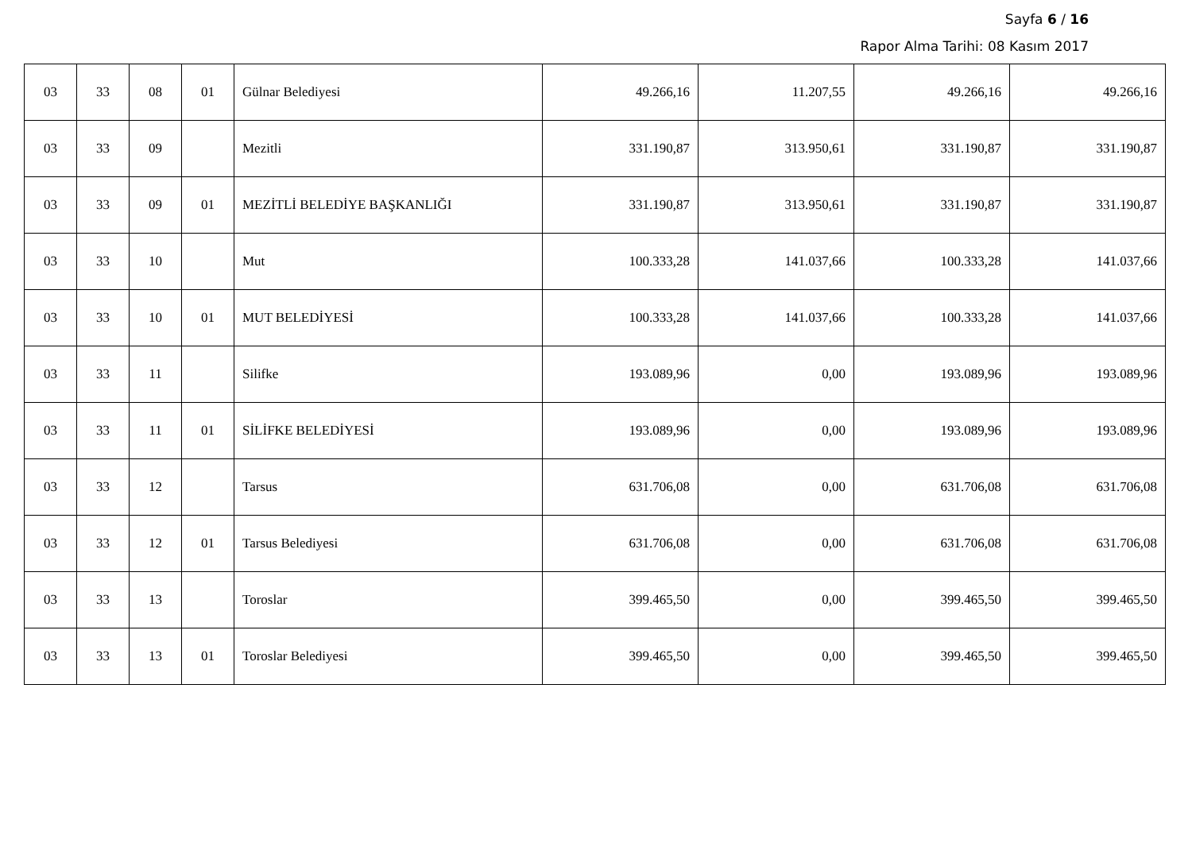Sayfa 6 / 16
Rapor Alma Tarihi: 08 Kasım 2017
| 03 | 33 | 08 | 01 | Gülnar Belediyesi | 49.266,16 | 11.207,55 | 49.266,16 | 49.266,16 |
| 03 | 33 | 09 | | Mezitli | 331.190,87 | 313.950,61 | 331.190,87 | 331.190,87 |
| 03 | 33 | 09 | 01 | MEZİTLİ BELEDİYE BAŞKANLIĞI | 331.190,87 | 313.950,61 | 331.190,87 | 331.190,87 |
| 03 | 33 | 10 | | Mut | 100.333,28 | 141.037,66 | 100.333,28 | 141.037,66 |
| 03 | 33 | 10 | 01 | MUT BELEDİYESİ | 100.333,28 | 141.037,66 | 100.333,28 | 141.037,66 |
| 03 | 33 | 11 | | Silifke | 193.089,96 | 0,00 | 193.089,96 | 193.089,96 |
| 03 | 33 | 11 | 01 | SİLİFKE BELEDİYESİ | 193.089,96 | 0,00 | 193.089,96 | 193.089,96 |
| 03 | 33 | 12 | | Tarsus | 631.706,08 | 0,00 | 631.706,08 | 631.706,08 |
| 03 | 33 | 12 | 01 | Tarsus Belediyesi | 631.706,08 | 0,00 | 631.706,08 | 631.706,08 |
| 03 | 33 | 13 | | Toroslar | 399.465,50 | 0,00 | 399.465,50 | 399.465,50 |
| 03 | 33 | 13 | 01 | Toroslar Belediyesi | 399.465,50 | 0,00 | 399.465,50 | 399.465,50 |